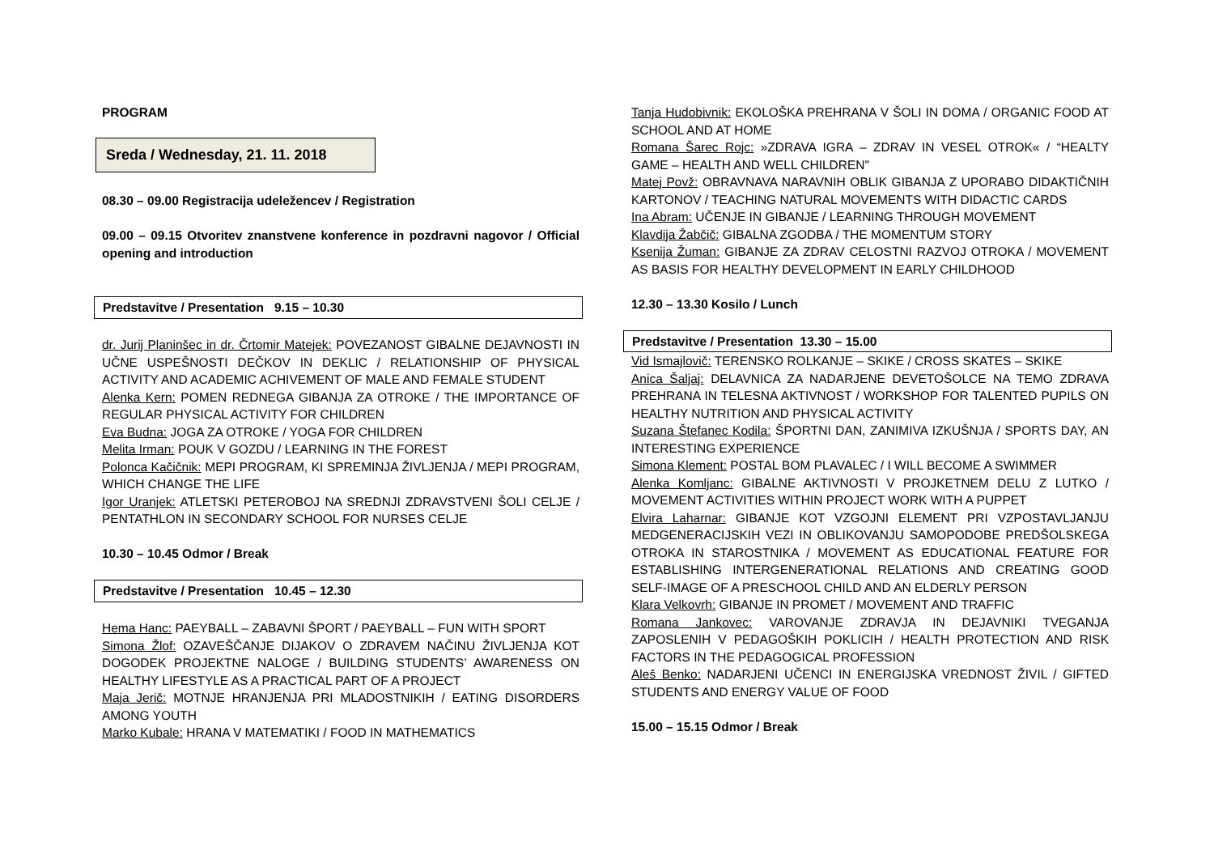PROGRAM
Sreda / Wednesday, 21. 11. 2018
08.30 – 09.00 Registracija udeležencev / Registration
09.00 – 09.15 Otvoritev znanstvene konference in pozdravni nagovor / Official opening and introduction
Predstavitve / Presentation 9.15 – 10.30
dr. Jurij Planinšec in dr. Črtomir Matejek: POVEZANOST GIBALNE DEJAVNOSTI IN UČNE USPEŠNOSTI DEČKOV IN DEKLIC / RELATIONSHIP OF PHYSICAL ACTIVITY AND ACADEMIC ACHIVEMENT OF MALE AND FEMALE STUDENT
Alenka Kern: POMEN REDNEGA GIBANJA ZA OTROKE / THE IMPORTANCE OF REGULAR PHYSICAL ACTIVITY FOR CHILDREN
Eva Budna: JOGA ZA OTROKE / YOGA FOR CHILDREN
Melita Irman: POUK V GOZDU / LEARNING IN THE FOREST
Polonca Kačičnik: MEPI PROGRAM, KI SPREMINJA ŽIVLJENJA / MEPI PROGRAM, WHICH CHANGE THE LIFE
Igor Uranjek: ATLETSKI PETEROBOJ NA SREDNJI ZDRAVSTVENI ŠOLI CELJE / PENTATHLON IN SECONDARY SCHOOL FOR NURSES CELJE
10.30 – 10.45 Odmor / Break
Predstavitve / Presentation 10.45 – 12.30
Hema Hanc: PAEYBALL – ZABAVNI ŠPORT / PAEYBALL – FUN WITH SPORT
Simona Žlof: OZAVEŠČANJE DIJAKOV O ZDRAVEM NAČINU ŽIVLJENJA KOT DOGODEK PROJEKTNE NALOGE / BUILDING STUDENTS’ AWARENESS ON HEALTHY LIFESTYLE AS A PRACTICAL PART OF A PROJECT
Maja Jerič: MOTNJE HRANJENJA PRI MLADOSTNIKIH / EATING DISORDERS AMONG YOUTH
Marko Kubale: HRANA V MATEMATIKI / FOOD IN MATHEMATICS
Tanja Hudobivnik: EKOLOŠKA PREHRANA V ŠOLI IN DOMA / ORGANIC FOOD AT SCHOOL AND AT HOME
Romana Šarec Rojc: »ZDRAVA IGRA – ZDRAV IN VESEL OTROK« / “HEALTY GAME – HEALTH AND WELL CHILDREN"
Matej Povž: OBRAVNAVA NARAVNIH OBLIK GIBANJA Z UPORABO DIDAKTIČNIH KARTONOV / TEACHING NATURAL MOVEMENTS WITH DIDACTIC CARDS
Ina Abram: UČENJE IN GIBANJE / LEARNING THROUGH MOVEMENT
Klavdija Žabčič: GIBALNA ZGODBA / THE MOMENTUM STORY
Ksenija Žuman: GIBANJE ZA ZDRAV CELOSTNI RAZVOJ OTROKA / MOVEMENT AS BASIS FOR HEALTHY DEVELOPMENT IN EARLY CHILDHOOD
12.30 – 13.30 Kosilo / Lunch
Predstavitve / Presentation 13.30 – 15.00
Vid Ismajlovič: TERENSKO ROLKANJE – SKIKE / CROSS SKATES – SKIKE
Anica Šaljaj: DELAVNICA ZA NADARJENE DEVETOŠOLCE NA TEMO ZDRAVA PREHRANA IN TELESNA AKTIVNOST / WORKSHOP FOR TALENTED PUPILS ON HEALTHY NUTRITION AND PHYSICAL ACTIVITY
Suzana Štefanec Kodila: ŠPORTNI DAN, ZANIMIVA IZKUŠNJA / SPORTS DAY, AN INTERESTING EXPERIENCE
Simona Klement: POSTAL BOM PLAVALEC / I WILL BECOME A SWIMMER
Alenka Komljanc: GIBALNE AKTIVNOSTI V PROJKETNEM DELU Z LUTKO / MOVEMENT ACTIVITIES WITHIN PROJECT WORK WITH A PUPPET
Elvira Laharnar: GIBANJE KOT VZGOJNI ELEMENT PRI VZPOSTAVLJANJU MEDGENERACIJSKIH VEZI IN OBLIKOVANJU SAMOPODOBE PREDŠOLSKEGA OTROKA IN STAROSTNIKA / MOVEMENT AS EDUCATIONAL FEATURE FOR ESTABLISHING INTERGENERATIONAL RELATIONS AND CREATING GOOD SELF-IMAGE OF A PRESCHOOL CHILD AND AN ELDERLY PERSON
Klara Velkovrh: GIBANJE IN PROMET / MOVEMENT AND TRAFFIC
Romana Jankovec: VAROVANJE ZDRAVJA IN DEJAVNIKI TVEGANJA ZAPOSLENIH V PEDAGOŠKIH POKLICIH / HEALTH PROTECTION AND RISK FACTORS IN THE PEDAGOGICAL PROFESSION
Aleš Benko: NADARJENI UČENCI IN ENERGIJSKA VREDNOST ŽIVIL / GIFTED STUDENTS AND ENERGY VALUE OF FOOD
15.00 – 15.15 Odmor / Break